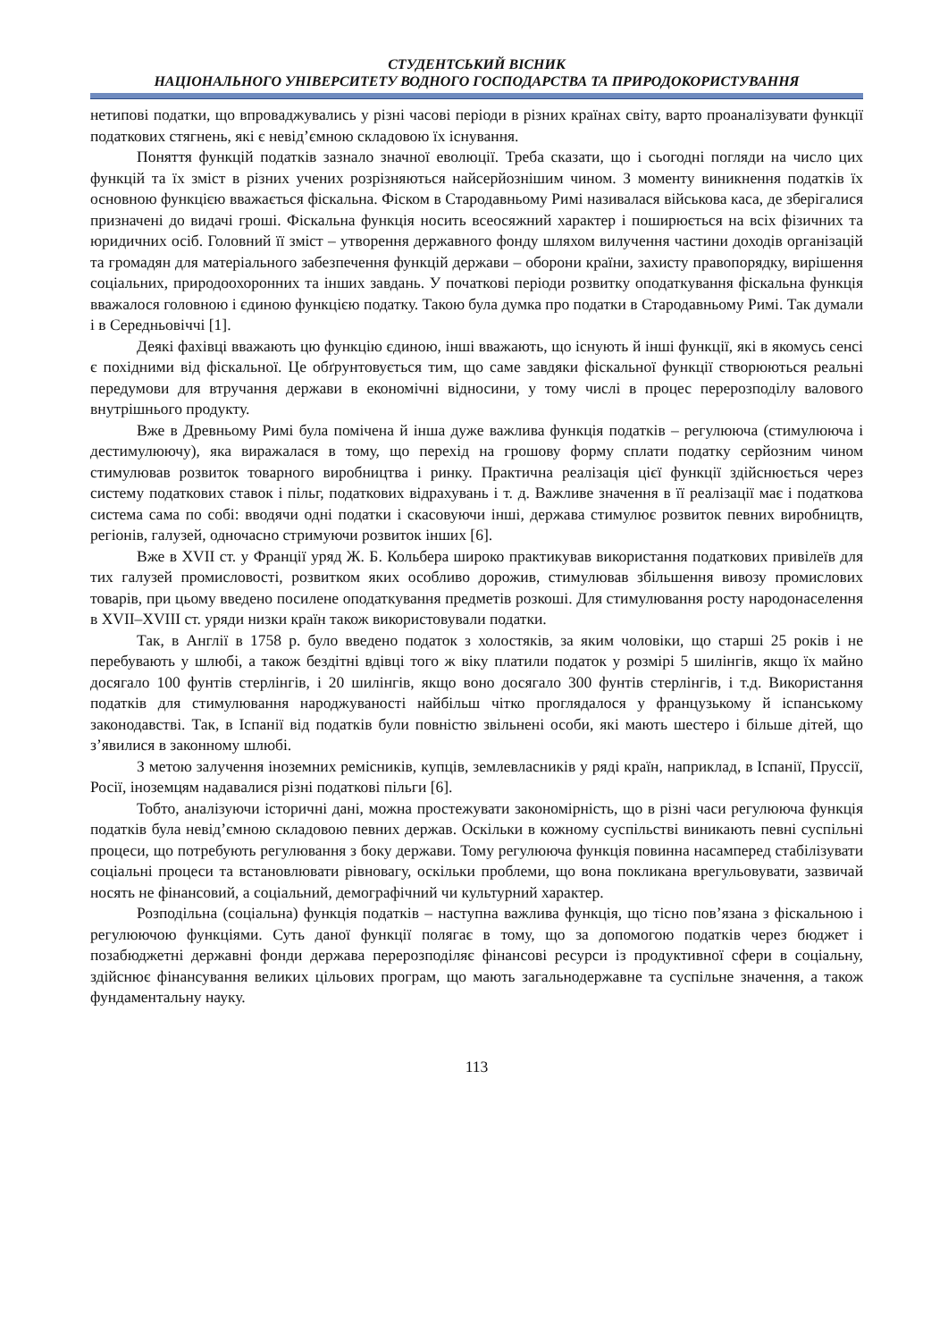СТУДЕНТСЬКИЙ ВІСНИК
НАЦІОНАЛЬНОГО УНІВЕРСИТЕТУ ВОДНОГО ГОСПОДАРСТВА ТА ПРИРОДОКОРИСТУВАННЯ
нетипові податки, що впроваджувались у різні часові періоди в різних країнах світу, варто проаналізувати функції податкових стягнень, які є невід’ємною складовою їх існування.
Поняття функцій податків зазнало значної еволюції. Треба сказати, що і сьогодні погляди на число цих функцій та їх зміст в різних учених розрізняються найсерйознішим чином. З моменту виникнення податків їх основною функцією вважається фіскальна. Фіском в Стародавньому Римі називалася військова каса, де зберігалися призначені до видачі гроші. Фіскальна функція носить всеосяжний характер і поширюється на всіх фізичних та юридичних осіб. Головний її зміст – утворення державного фонду шляхом вилучення частини доходів організацій та громадян для матеріального забезпечення функцій держави – оборони країни, захисту правопорядку, вирішення соціальних, природоохоронних та інших завдань. У початкові періоди розвитку оподаткування фіскальна функція вважалося головною і єдиною функцією податку. Такою була думка про податки в Стародавньому Римі. Так думали і в Середньовіччі [1].
Деякі фахівці вважають цю функцію єдиною, інші вважають, що існують й інші функції, які в якомусь сенсі є похідними від фіскальної. Це обґрунтовується тим, що саме завдяки фіскальної функції створюються реальні передумови для втручання держави в економічні відносини, у тому числі в процес перерозподілу валового внутрішнього продукту.
Вже в Древньому Римі була помічена й інша дуже важлива функція податків – регулююча (стимулююча і дестимулюючу), яка виражалася в тому, що перехід на грошову форму сплати податку серйозним чином стимулював розвиток товарного виробництва і ринку. Практична реалізація цієї функції здійснюється через систему податкових ставок і пільг, податкових відрахувань і т. д. Важливе значення в її реалізації має і податкова система сама по собі: вводячи одні податки і скасовуючи інші, держава стимулює розвиток певних виробництв, регіонів, галузей, одночасно стримуючи розвиток інших [6].
Вже в XVII ст. у Франції уряд Ж. Б. Кольбера широко практикував використання податкових привілеїв для тих галузей промисловості, розвитком яких особливо дорожив, стимулював збільшення вивозу промислових товарів, при цьому введено посилене оподаткування предметів розкоші. Для стимулювання росту народонаселення в XVII–XVIII ст. уряди низки країн також використовували податки.
Так, в Англії в 1758 р. було введено податок з холостяків, за яким чоловіки, що старші 25 років і не перебувають у шлюбі, а також бездітні вдівці того ж віку платили податок у розмірі 5 шилінгів, якщо їх майно досягало 100 фунтів стерлінгів, і 20 шилінгів, якщо воно досягало 300 фунтів стерлінгів, і т.д. Використання податків для стимулювання народжуваності найбільш чітко проглядалося у французькому й іспанському законодавстві. Так, в Іспанії від податків були повністю звільнені особи, які мають шестеро і більше дітей, що з’явилися в законному шлюбі.
З метою залучення іноземних ремісників, купців, землевласників у ряді країн, наприклад, в Іспанії, Пруссії, Росії, іноземцям надавалися різні податкові пільги [6].
Тобто, аналізуючи історичні дані, можна простежувати закономірність, що в різні часи регулююча функція податків була невід’ємною складовою певних держав. Оскільки в кожному суспільстві виникають певні суспільні процеси, що потребують регулювання з боку держави. Тому регулююча функція повинна насамперед стабілізувати соціальні процеси та встановлювати рівновагу, оскільки проблеми, що вона покликана врегульовувати, зазвичай носять не фінансовий, а соціальний, демографічний чи культурний характер.
Розподільна (соціальна) функція податків – наступна важлива функція, що тісно пов’язана з фіскальною і регулюючою функціями. Суть даної функції полягає в тому, що за допомогою податків через бюджет і позабюджетні державні фонди держава перерозподіляє фінансові ресурси із продуктивної сфери в соціальну, здійснює фінансування великих цільових програм, що мають загальнодержавне та суспільне значення, а також фундаментальну науку.
113